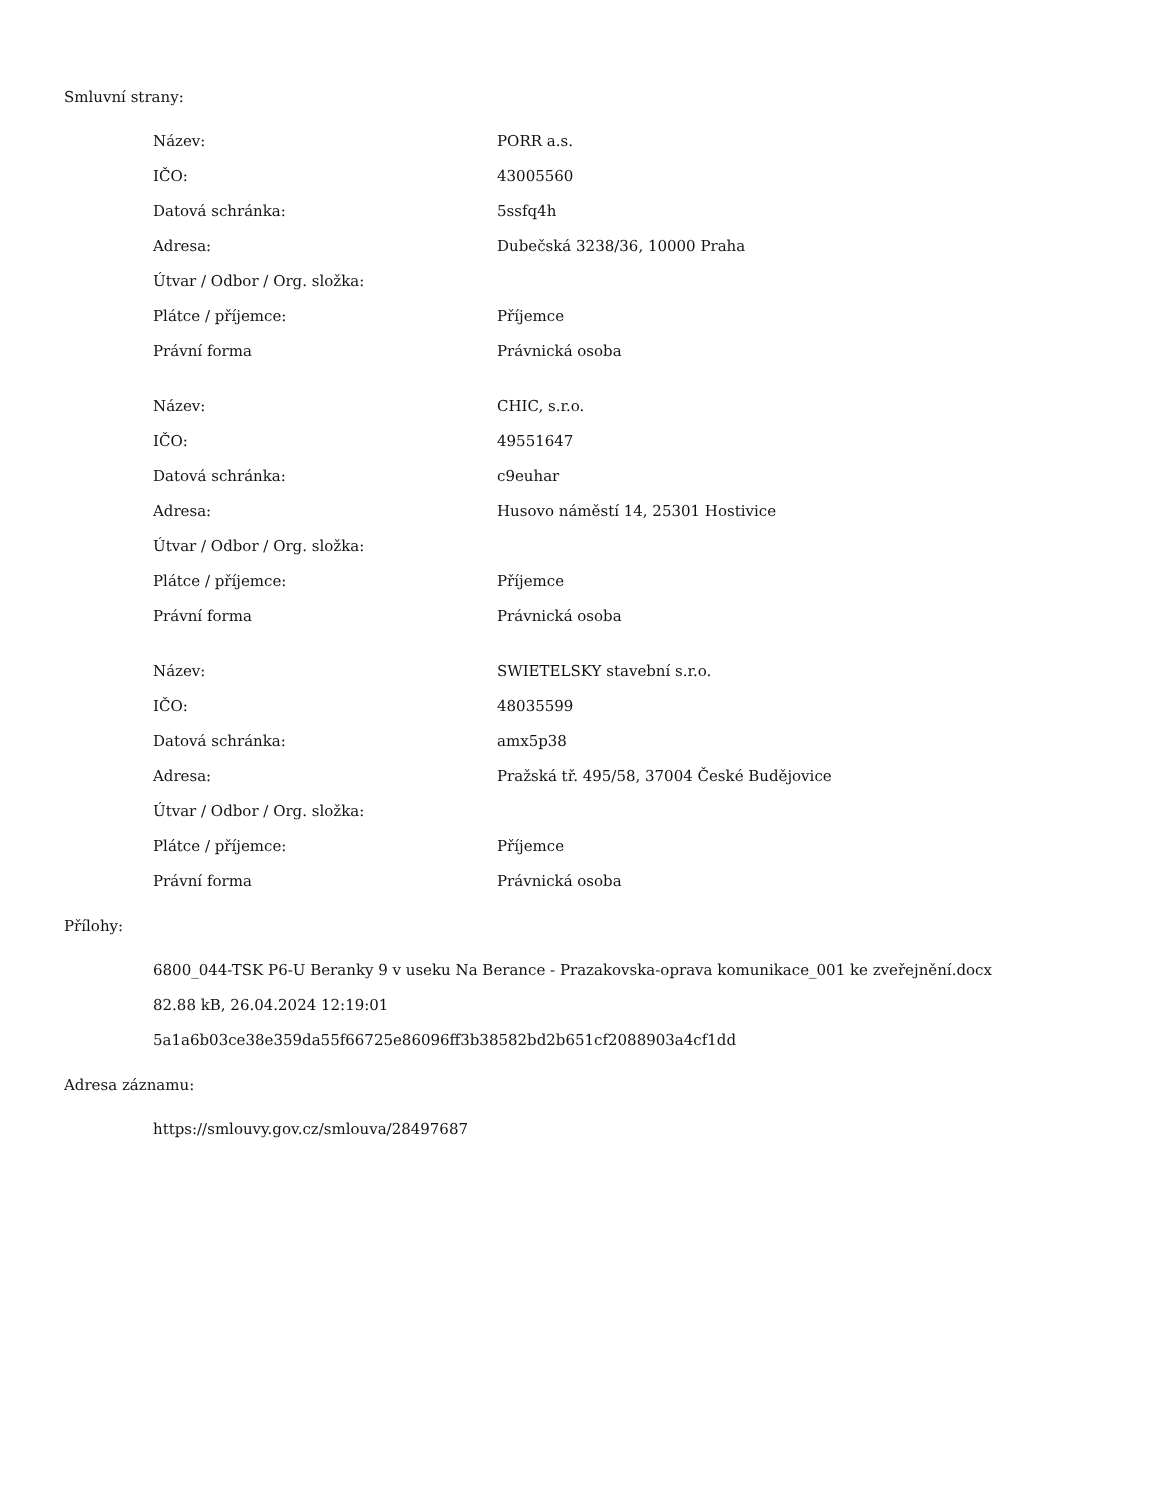Smluvní strany:
| Název: | PORR a.s. |
| IČO: | 43005560 |
| Datová schránka: | 5ssfq4h |
| Adresa: | Dubečská 3238/36, 10000 Praha |
| Útvar / Odbor / Org. složka: | |
| Plátce / příjemce: | Příjemce |
| Právní forma | Právnická osoba |
| Název: | CHIC, s.r.o. |
| IČO: | 49551647 |
| Datová schránka: | c9euhar |
| Adresa: | Husovo náměstí 14, 25301 Hostivice |
| Útvar / Odbor / Org. složka: | |
| Plátce / příjemce: | Příjemce |
| Právní forma | Právnická osoba |
| Název: | SWIETELSKY stavební s.r.o. |
| IČO: | 48035599 |
| Datová schránka: | amx5p38 |
| Adresa: | Pražská tř. 495/58, 37004 České Budějovice |
| Útvar / Odbor / Org. složka: | |
| Plátce / příjemce: | Příjemce |
| Právní forma | Právnická osoba |
Přílohy:
6800_044-TSK P6-U Beranky 9 v useku Na Berance - Prazakovska-oprava komunikace_001 ke zveřejnění.docx
82.88 kB, 26.04.2024 12:19:01
5a1a6b03ce38e359da55f66725e86096ff3b38582bd2b651cf2088903a4cf1dd
Adresa záznamu:
https://smlouvy.gov.cz/smlouva/28497687